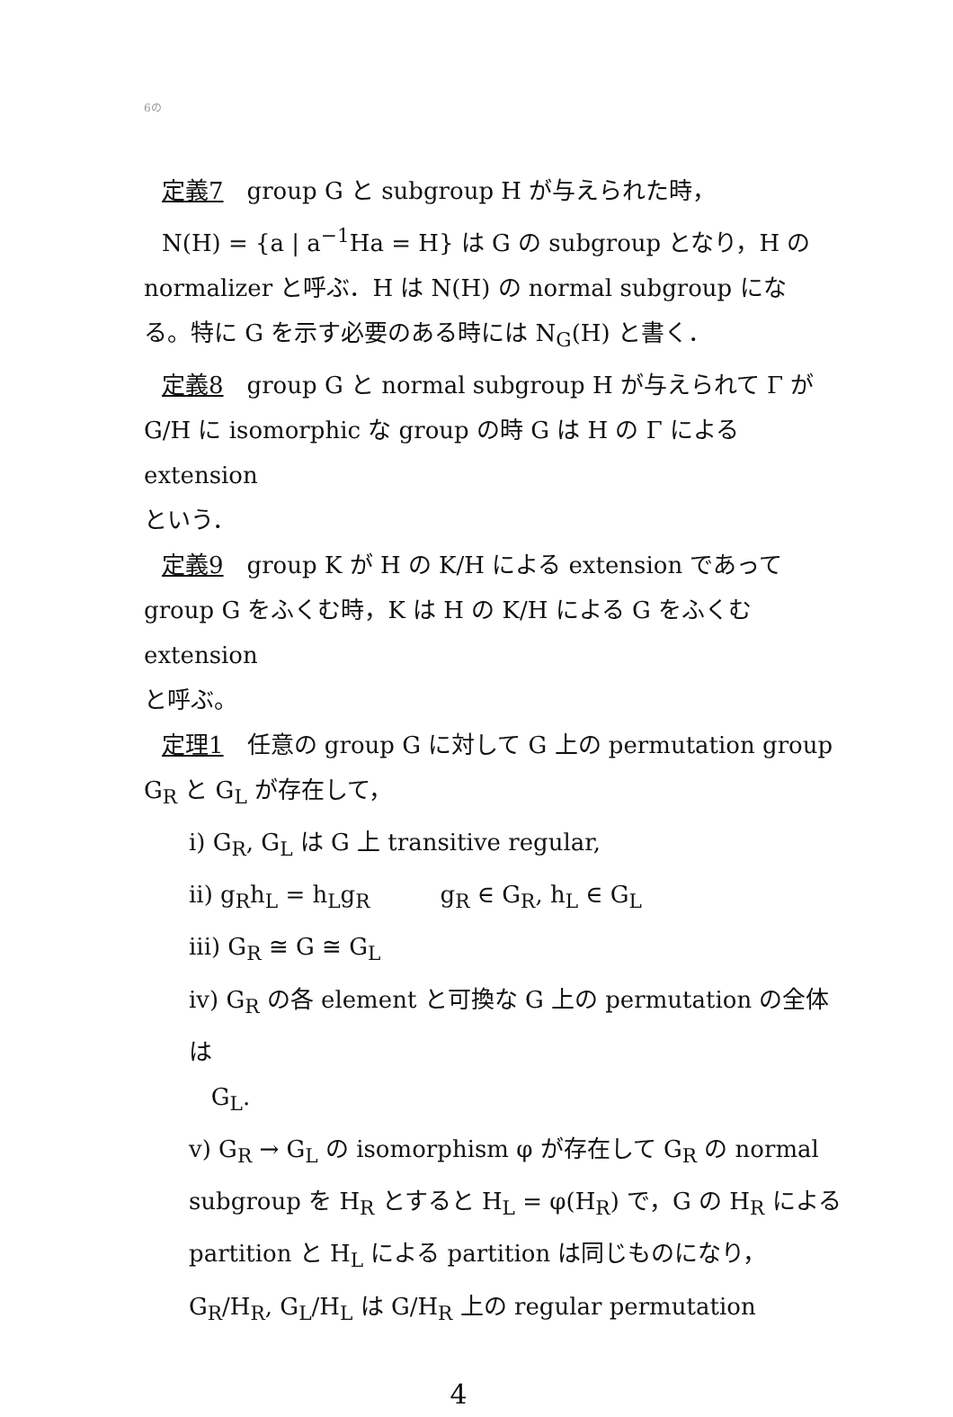6の
定義7　group G と subgroup H が与えられた時，
N(H) = {a | a<sup>−1</sup>Ha = H} は G の subgroup となり，H の
normalizer と呼ぶ．H は N(H) の normal subgroup にな
る。特に G を示す必要のある時には N<sub>G</sub>(H) と書く．
定義8　group G と normal subgroup H が与えられて Γ が
G/H に isomorphic な group の時 G は H の Γ による extension
という．
定義9　group K が H の K/H による extension であって
group G をふくむ時，K は H の K/H による G をふくむ extension
と呼ぶ。
定理1　任意の group G に対して G 上の permutation group
G<sub>R</sub> と G<sub>L</sub> が存在して，
i) G<sub>R</sub>, G<sub>L</sub> は G 上 transitive regular,
ii) g<sub>R</sub>h<sub>L</sub> = h<sub>L</sub>g<sub>R</sub>　　　g<sub>R</sub> ∈ G<sub>R</sub>, h<sub>L</sub> ∈ G<sub>L</sub>
iii) G<sub>R</sub> ≅ G ≅ G<sub>L</sub>
iv) G<sub>R</sub> の各 element と可換な G 上の permutation の全体は
G<sub>L</sub>.
v) G<sub>R</sub> → G<sub>L</sub> の isomorphism φ が存在して G<sub>R</sub> の normal
subgroup を H<sub>R</sub> とすると H<sub>L</sub> = φ(H<sub>R</sub>) で，G の H<sub>R</sub> による
partition と H<sub>L</sub> による partition は同じものになり，
G<sub>R</sub>/H<sub>R</sub>, G<sub>L</sub>/H<sub>L</sub> は G/H<sub>R</sub> 上の regular permutation
4